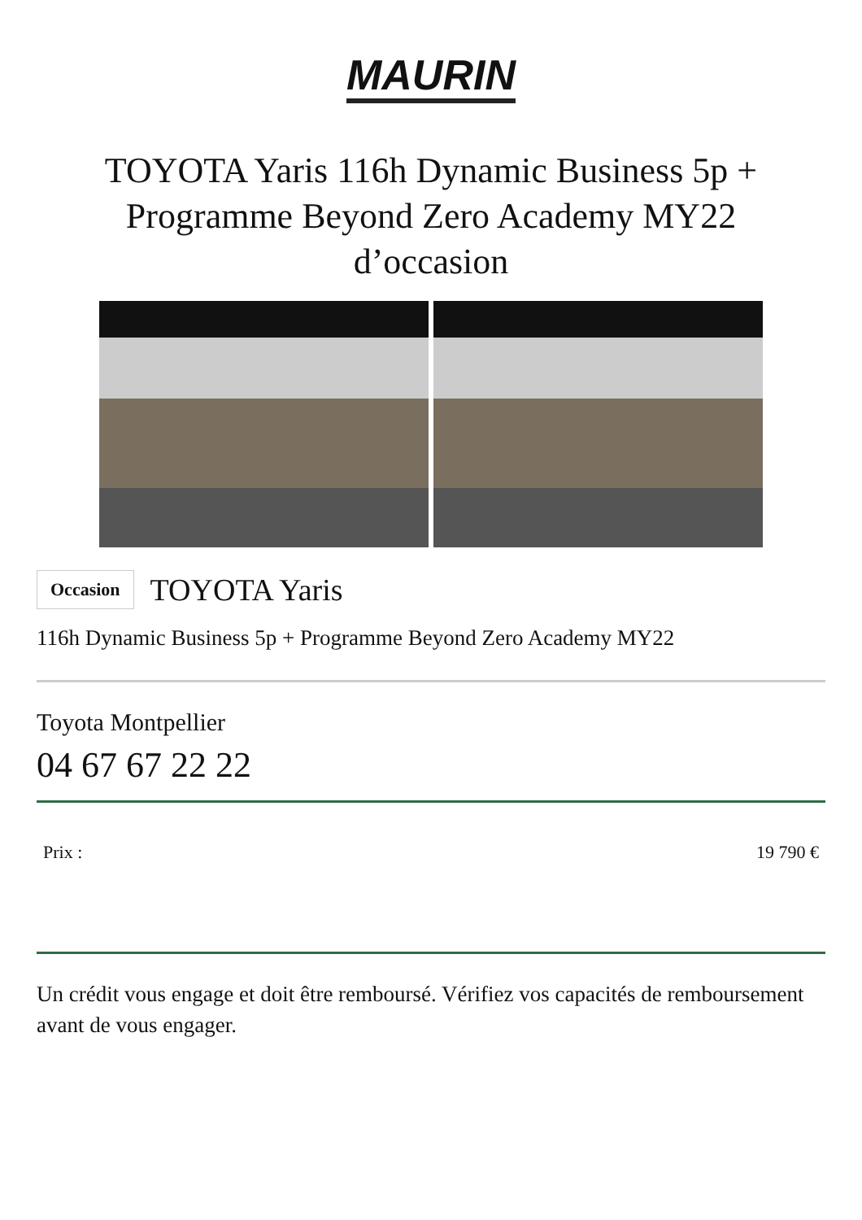MAURIN
TOYOTA Yaris 116h Dynamic Business 5p + Programme Beyond Zero Academy MY22 d’occasion
Occasion TOYOTA Yaris
116h Dynamic Business 5p + Programme Beyond Zero Academy MY22
Toyota Montpellier
04 67 67 22 22
Prix : 19 790 €
Un crédit vous engage et doit être remboursé. Vérifiez vos capacités de remboursement avant de vous engager.